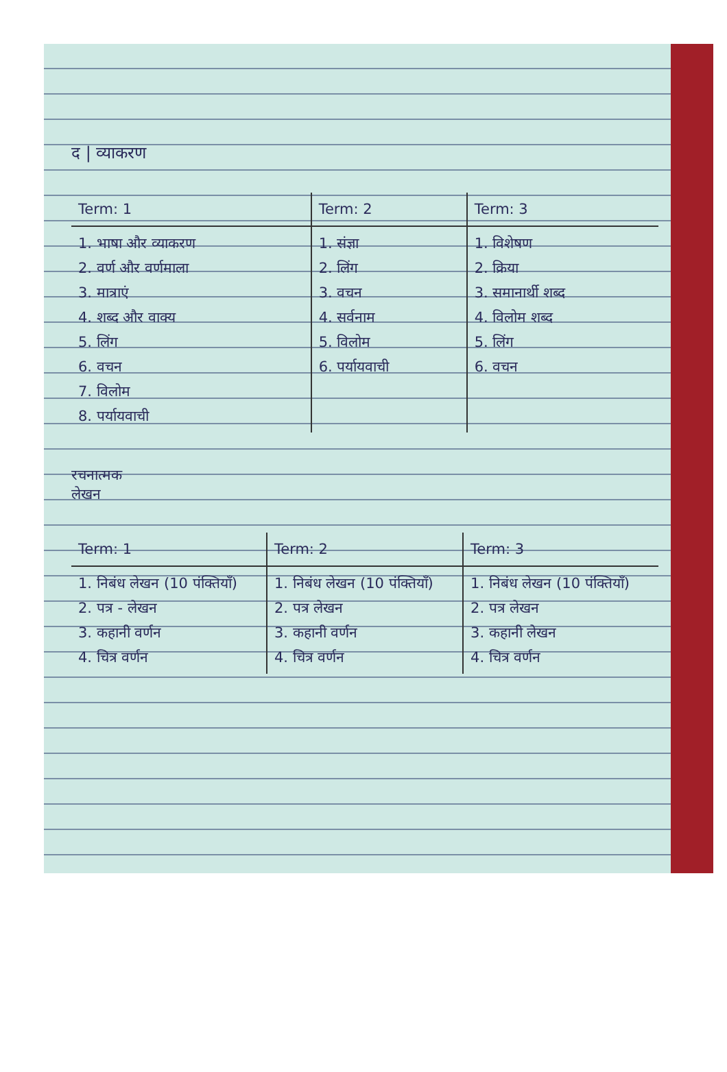द | व्याकरण
| Term: 1 | Term: 2 | Term: 3 |
| --- | --- | --- |
| 1. भाषा और व्याकरण 2. वर्ण और वर्णमाला 3. मात्राएं 4. शब्द और वाक्य 5. लिंग 6. वचन 7. विलोम 8. पर्यायवाची | 1. संज्ञा 2. लिंग 3. वचन 4. सर्वनाम 5. विलोम 6. पर्यायवाची | 1. विशेषण 2. क्रिया 3. समानार्थी शब्द 4. विलोम शब्द 5. लिंग 6. वचन |
रचनात्मक
लेखन
| Term: 1 | Term: 2 | Term: 3 |
| --- | --- | --- |
| 1. निबंध लेखन (10 पंक्तियाँ) 2. पत्र - लेखन 3. कहानी वर्णन 4. चित्र वर्णन | 1. निबंध लेखन (10 पंक्तियाँ) 2. पत्र लेखन 3. कहानी वर्णन 4. चित्र वर्णन | 1. निबंध लेखन (10 पंक्तियाँ) 2. पत्र लेखन 3. कहानी लेखन 4. चित्र वर्णन |